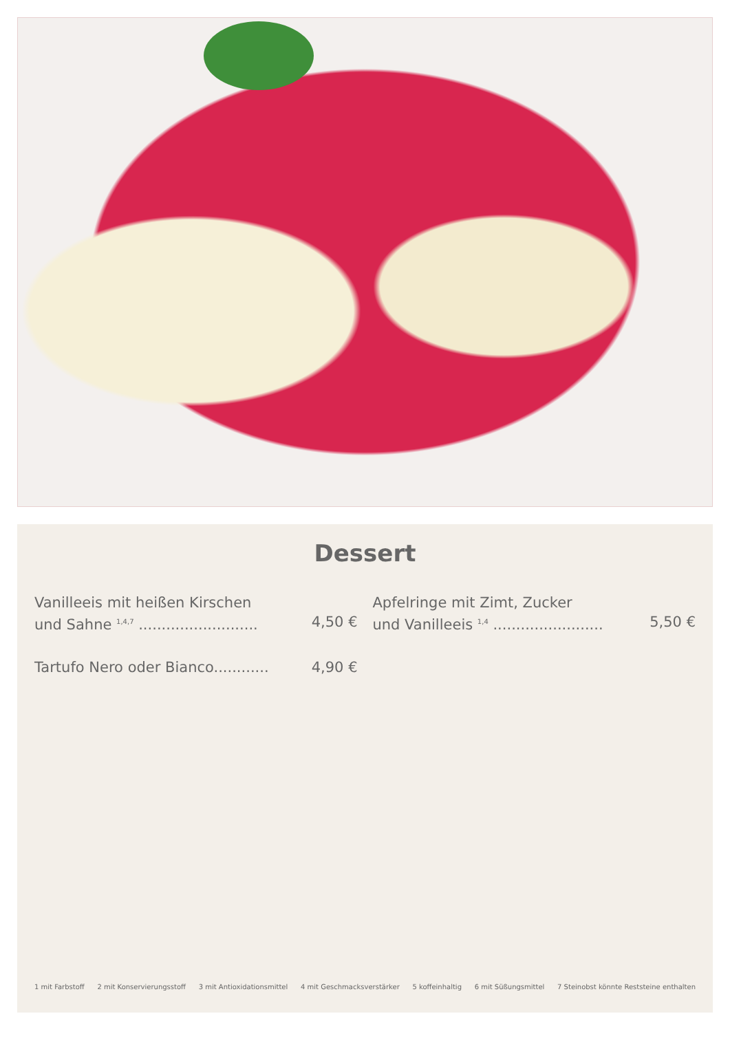Dessert
Vanilleeis mit heißen Kirschen
und Sahne <sup>1,4,7</sup> .......................... 4,50 €
Tartufo Nero oder Bianco............ 4,90 €
Apfelringe mit Zimt, Zucker
und Vanilleeis <sup>1,4</sup> ........................ 5,50 €
1 mit Farbstoff 2 mit Konservierungsstoff 3 mit Antioxidationsmittel 4 mit Geschmacksverstärker 5 koffeinhaltig 6 mit Süßungsmittel 7 Steinobst könnte Reststeine enthalten